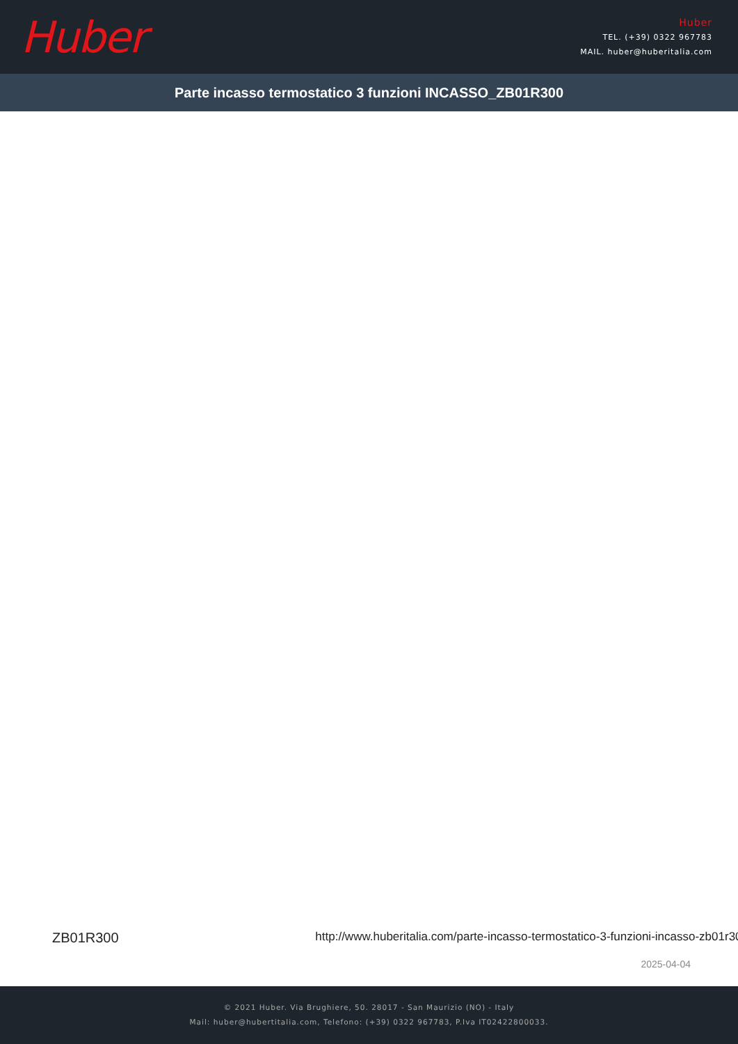Huber
Huber
TEL. (+39) 0322 967783
MAIL. huber@huberitalia.com
Parte incasso termostatico 3 funzioni INCASSO_ZB01R300
ZB01R300 http://www.huberitalia.com/parte-incasso-termostatico-3-funzioni-incasso-zb01r300
2025-04-04
© 2021 Huber. Via Brughiere, 50. 28017 - San Maurizio (NO) - Italy
Mail: huber@hubertitalia.com, Telefono: (+39) 0322 967783, P.Iva IT02422800033.